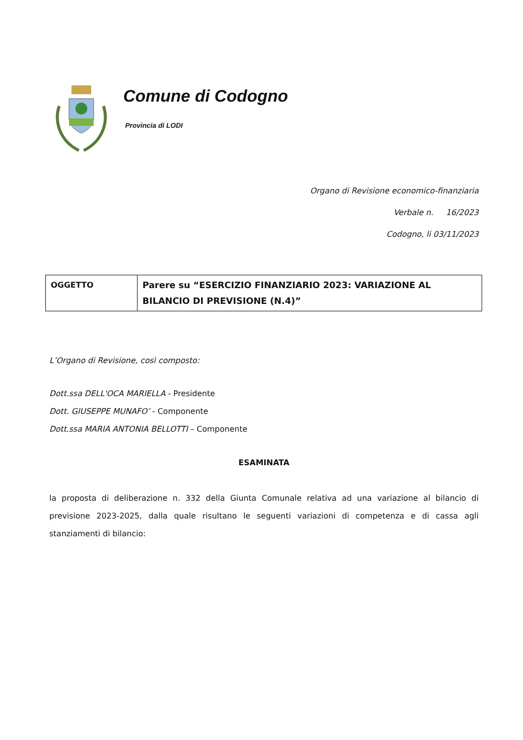Comune di Codogno
Provincia di LODI
Organo di Revisione economico-finanziaria
Verbale n. 16/2023
Codogno, li 03/11/2023
| OGGETTO | Parere su “ESERCIZIO FINANZIARIO 2023: VARIAZIONE AL BILANCIO DI PREVISIONE (N.4)” |
L’Organo di Revisione, così composto:
Dott.ssa DELL'OCA MARIELLA - Presidente
Dott. GIUSEPPE MUNAFO’ - Componente
Dott.ssa MARIA ANTONIA BELLOTTI – Componente
ESAMINATA
la proposta di deliberazione n. 332 della Giunta Comunale relativa ad una variazione al bilancio di previsione 2023-2025, dalla quale risultano le seguenti variazioni di competenza e di cassa agli stanziamenti di bilancio: